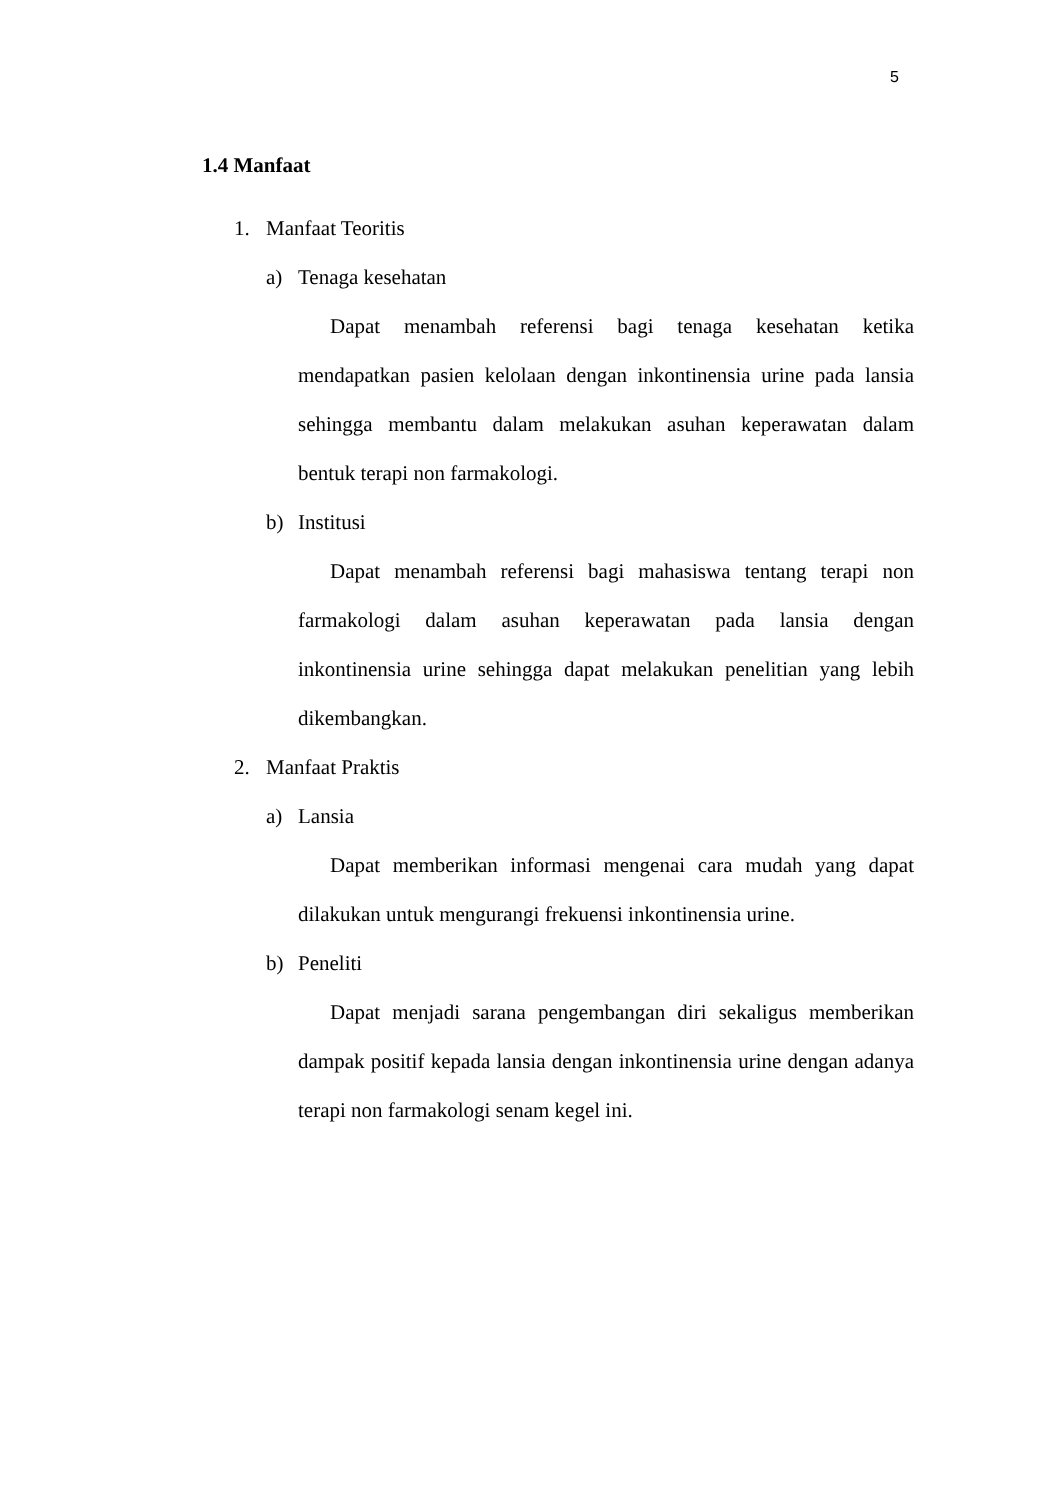5
1.4 Manfaat
1. Manfaat Teoritis
a) Tenaga kesehatan
Dapat menambah referensi bagi tenaga kesehatan ketika mendapatkan pasien kelolaan dengan inkontinensia urine pada lansia sehingga membantu dalam melakukan asuhan keperawatan dalam bentuk terapi non farmakologi.
b) Institusi
Dapat menambah referensi bagi mahasiswa tentang terapi non farmakologi dalam asuhan keperawatan pada lansia dengan inkontinensia urine sehingga dapat melakukan penelitian yang lebih dikembangkan.
2. Manfaat Praktis
a) Lansia
Dapat memberikan informasi mengenai cara mudah yang dapat dilakukan untuk mengurangi frekuensi inkontinensia urine.
b) Peneliti
Dapat menjadi sarana pengembangan diri sekaligus memberikan dampak positif kepada lansia dengan inkontinensia urine dengan adanya terapi non farmakologi senam kegel ini.